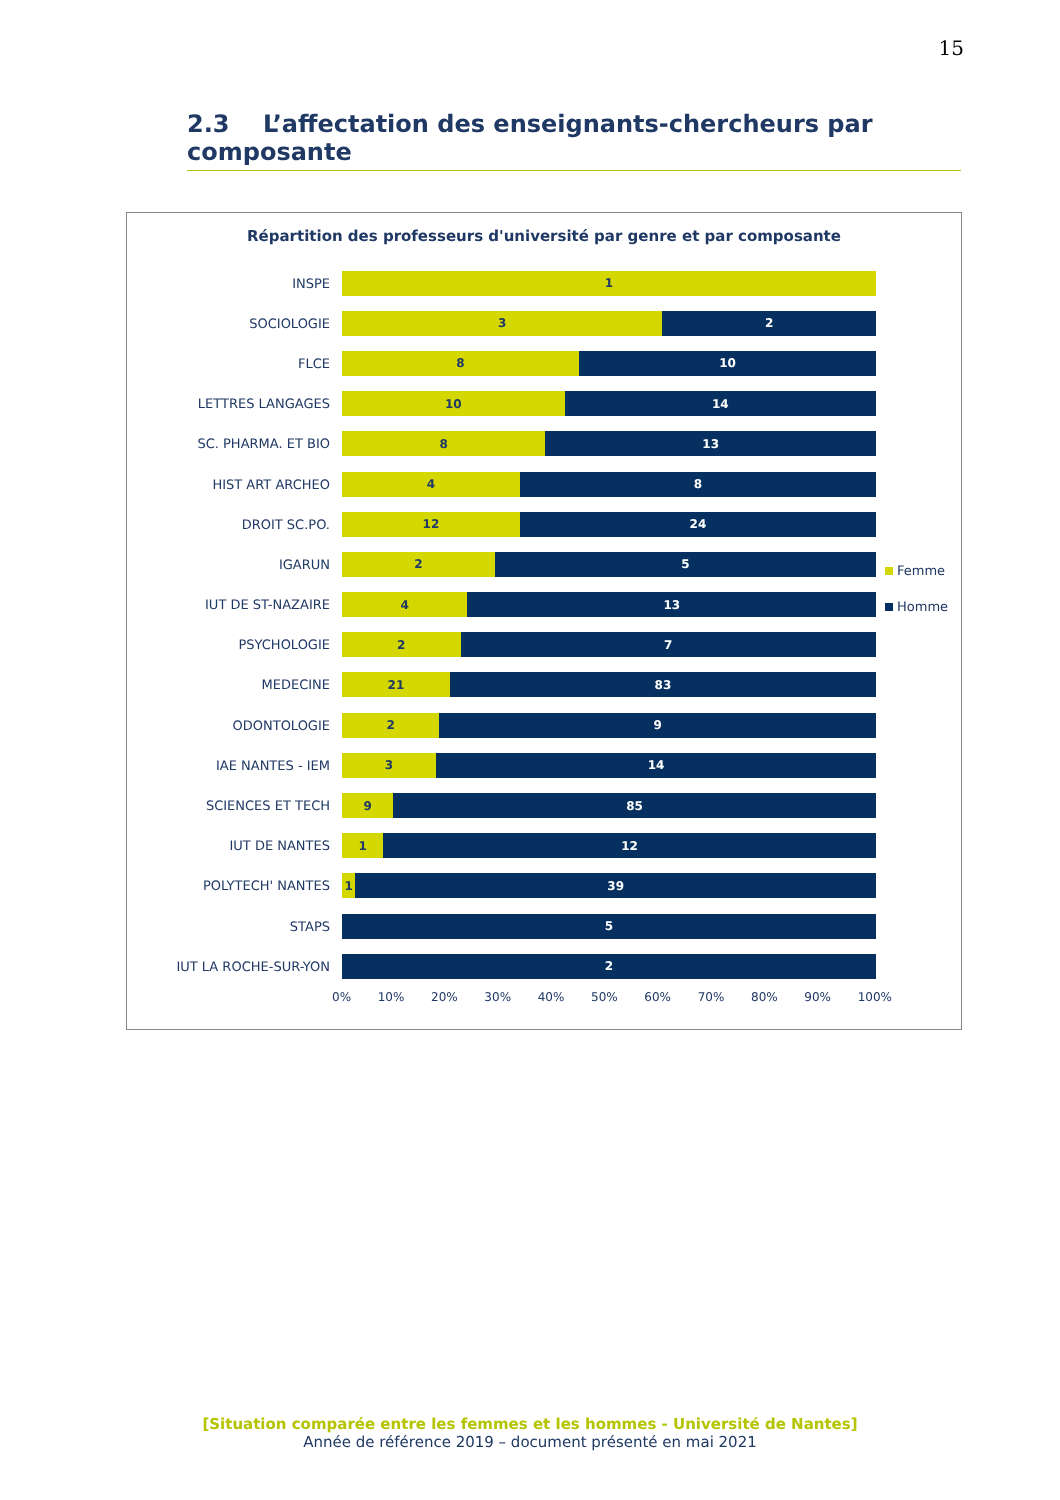15
2.3 L’affectation des enseignants-chercheurs par composante
Répartition des professeurs d'université par genre et par composante
INSPE
1
SOCIOLOGIE
3 2
FLCE
8 10
LETTRES LANGAGES
10 14
SC. PHARMA. ET BIO
8 13
HIST ART ARCHEO
4 8
DROIT SC.PO.
12 24
IGARUN
2 5
IUT DE ST-NAZAIRE
4 13
PSYCHOLOGIE
2 7
MEDECINE
21 83
ODONTOLOGIE
2 9
IAE NANTES - IEM
3 14
SCIENCES ET TECH
9 85
IUT DE NANTES
1 12
POLYTECH' NANTES
1 39
STAPS
5
IUT LA ROCHE-SUR-YON
2
0% 10% 20% 30% 40% 50% 60% 70% 80% 90% 100%
Femme
Homme
[Situation comparée entre les femmes et les hommes - Université de Nantes]
Année de référence 2019 – document présenté en mai 2021